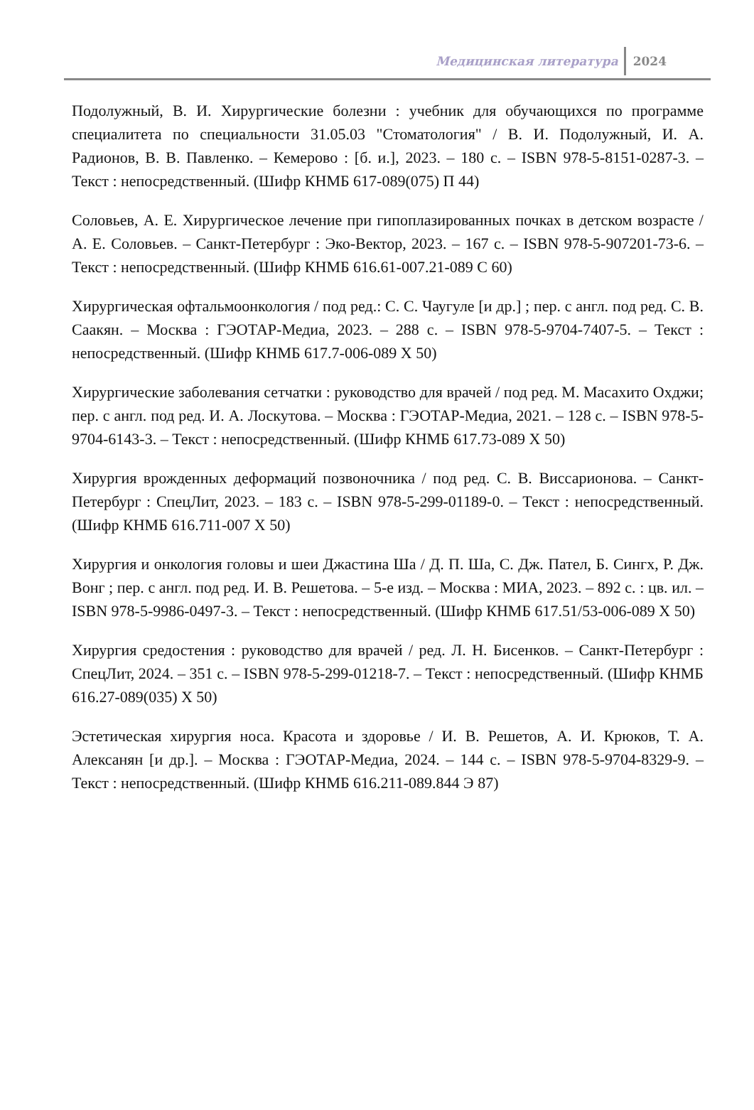Медицинская литература 2024
Подолужный, В. И. Хирургические болезни : учебник для обучающихся по программе специалитета по специальности 31.05.03 "Стоматология" / В. И. Подолужный, И. А. Радионов, В. В. Павленко. – Кемерово : [б. и.], 2023. – 180 с. – ISBN 978-5-8151-0287-3. – Текст : непосредственный. (Шифр КНМБ 617-089(075) П 44)
Соловьев, А. Е. Хирургическое лечение при гипоплазированных почках в детском возрасте / А. Е. Соловьев. – Санкт-Петербург : Эко-Вектор, 2023. – 167 с. – ISBN 978-5-907201-73-6. – Текст : непосредственный. (Шифр КНМБ 616.61-007.21-089 С 60)
Хирургическая офтальмоонкология / под ред.: С. С. Чаугуле [и др.] ; пер. с англ. под ред. С. В. Саакян. – Москва : ГЭОТАР-Медиа, 2023. – 288 с. – ISBN 978-5-9704-7407-5. – Текст : непосредственный. (Шифр КНМБ 617.7-006-089 Х 50)
Хирургические заболевания сетчатки : руководство для врачей / под ред. М. Масахито Охджи; пер. с англ. под ред. И. А. Лоскутова. – Москва : ГЭОТАР-Медиа, 2021. – 128 с. – ISBN 978-5-9704-6143-3. – Текст : непосредственный. (Шифр КНМБ 617.73-089 Х 50)
Хирургия врожденных деформаций позвоночника / под ред. С. В. Виссарионова. – Санкт-Петербург : СпецЛит, 2023. – 183 с. – ISBN 978-5-299-01189-0. – Текст : непосредственный. (Шифр КНМБ 616.711-007 Х 50)
Хирургия и онкология головы и шеи Джастина Ша / Д. П. Ша, С. Дж. Пател, Б. Сингх, Р. Дж. Вонг ; пер. с англ. под ред. И. В. Решетова. – 5-е изд. – Москва : МИА, 2023. – 892 с. : цв. ил. – ISBN 978-5-9986-0497-3. – Текст : непосредственный. (Шифр КНМБ 617.51/53-006-089 Х 50)
Хирургия средостения : руководство для врачей / ред. Л. Н. Бисенков. – Санкт-Петербург : СпецЛит, 2024. – 351 с. – ISBN 978-5-299-01218-7. – Текст : непосредственный. (Шифр КНМБ 616.27-089(035) Х 50)
Эстетическая хирургия носа. Красота и здоровье / И. В. Решетов, А. И. Крюков, Т. А. Алексанян [и др.]. – Москва : ГЭОТАР-Медиа, 2024. – 144 с. – ISBN 978-5-9704-8329-9. – Текст : непосредственный. (Шифр КНМБ 616.211-089.844 Э 87)